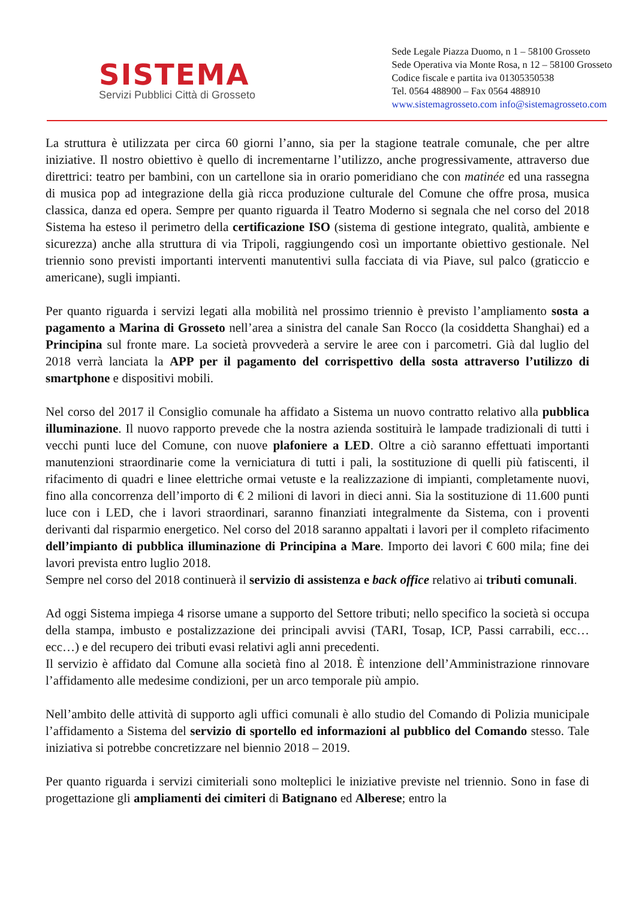SISTEMA
Servizi Pubblici Città di Grosseto
Sede Legale Piazza Duomo, n 1 – 58100 Grosseto
Sede Operativa via Monte Rosa, n 12 – 58100 Grosseto
Codice fiscale e partita iva 01305350538
Tel. 0564 488900 – Fax 0564 488910
www.sistemagrosseto.com info@sistemagrosseto.com
La struttura è utilizzata per circa 60 giorni l’anno, sia per la stagione teatrale comunale, che per altre iniziative. Il nostro obiettivo è quello di incrementarne l’utilizzo, anche progressivamente, attraverso due direttrici: teatro per bambini, con un cartellone sia in orario pomeridiano che con matinée ed una rassegna di musica pop ad integrazione della già ricca produzione culturale del Comune che offre prosa, musica classica, danza ed opera. Sempre per quanto riguarda il Teatro Moderno si segnala che nel corso del 2018 Sistema ha esteso il perimetro della certificazione ISO (sistema di gestione integrato, qualità, ambiente e sicurezza) anche alla struttura di via Tripoli, raggiungendo così un importante obiettivo gestionale. Nel triennio sono previsti importanti interventi manutentivi sulla facciata di via Piave, sul palco (graticcio e americane), sugli impianti.
Per quanto riguarda i servizi legati alla mobilità nel prossimo triennio è previsto l’ampliamento sosta a pagamento a Marina di Grosseto nell’area a sinistra del canale San Rocco (la cosiddetta Shanghai) ed a Principina sul fronte mare. La società provvederà a servire le aree con i parcometri. Già dal luglio del 2018 verrà lanciata la APP per il pagamento del corrispettivo della sosta attraverso l’utilizzo di smartphone e dispositivi mobili.
Nel corso del 2017 il Consiglio comunale ha affidato a Sistema un nuovo contratto relativo alla pubblica illuminazione. Il nuovo rapporto prevede che la nostra azienda sostituirà le lampade tradizionali di tutti i vecchi punti luce del Comune, con nuove plafoniere a LED. Oltre a ciò saranno effettuati importanti manutenzioni straordinarie come la verniciatura di tutti i pali, la sostituzione di quelli più fatiscenti, il rifacimento di quadri e linee elettriche ormai vetuste e la realizzazione di impianti, completamente nuovi, fino alla concorrenza dell’importo di € 2 milioni di lavori in dieci anni. Sia la sostituzione di 11.600 punti luce con i LED, che i lavori straordinari, saranno finanziati integralmente da Sistema, con i proventi derivanti dal risparmio energetico. Nel corso del 2018 saranno appaltati i lavori per il completo rifacimento dell’impianto di pubblica illuminazione di Principina a Mare. Importo dei lavori € 600 mila; fine dei lavori prevista entro luglio 2018.
Sempre nel corso del 2018 continuerà il servizio di assistenza e back office relativo ai tributi comunali.
Ad oggi Sistema impiega 4 risorse umane a supporto del Settore tributi; nello specifico la società si occupa della stampa, imbusto e postalizzazione dei principali avvisi (TARI, Tosap, ICP, Passi carrabili, ecc…ecc…) e del recupero dei tributi evasi relativi agli anni precedenti.
Il servizio è affidato dal Comune alla società fino al 2018. È intenzione dell’Amministrazione rinnovare l’affidamento alle medesime condizioni, per un arco temporale più ampio.
Nell’ambito delle attività di supporto agli uffici comunali è allo studio del Comando di Polizia municipale l’affidamento a Sistema del servizio di sportello ed informazioni al pubblico del Comando stesso. Tale iniziativa si potrebbe concretizzare nel biennio 2018 – 2019.
Per quanto riguarda i servizi cimiteriali sono molteplici le iniziative previste nel triennio. Sono in fase di progettazione gli ampliamenti dei cimiteri di Batignano ed Alberese; entro la